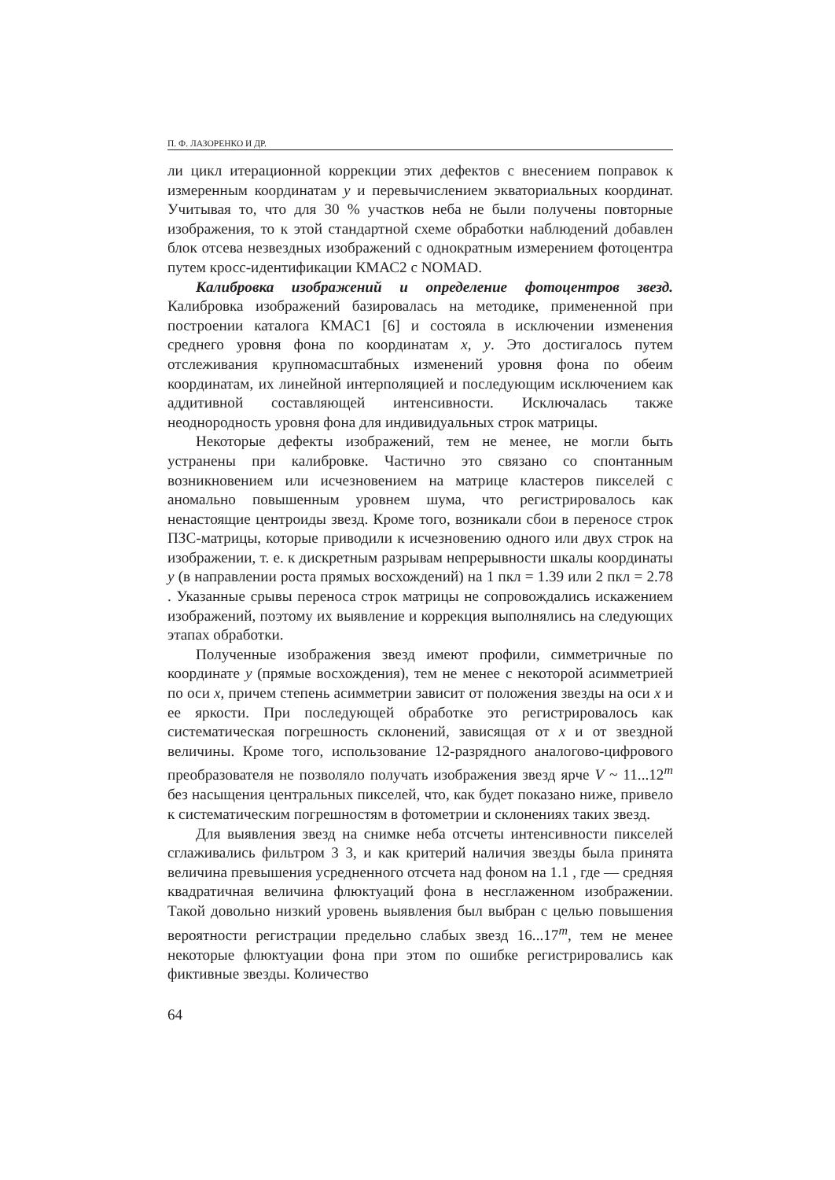П. Ф. ЛАЗОРЕНКО И ДР.
ли цикл итерационной коррекции этих дефектов с внесением поправок к измеренным координатам y и перевычислением экваториальных координат. Учитывая то, что для 30 % участков неба не были получены повторные изображения, то к этой стандартной схеме обработки наблюдений добавлен блок отсева незвездных изображений с однократным измерением фотоцентра путем кросс-идентификации КМАС2 с NOMAD.
Калибровка изображений и определение фотоцентров звезд. Калибровка изображений базировалась на методике, примененной при построении каталога КМАС1 [6] и состояла в исключении изменения среднего уровня фона по координатам x, y. Это достигалось путем отслеживания крупномасштабных изменений уровня фона по обеим координатам, их линейной интерполяцией и последующим исключением как аддитивной составляющей интенсивности. Исключалась также неоднородность уровня фона для индивидуальных строк матрицы.
Некоторые дефекты изображений, тем не менее, не могли быть устранены при калибровке. Частично это связано со спонтанным возникновением или исчезновением на матрице кластеров пикселей с аномально повышенным уровнем шума, что регистрировалось как ненастоящие центроиды звезд. Кроме того, возникали сбои в переносе строк ПЗС-матрицы, которые приводили к исчезновению одного или двух строк на изображении, т. е. к дискретным разрывам непрерывности шкалы координаты y (в направлении роста прямых восхождений) на 1 пкл = 1.39 или 2 пкл = 2.78 . Указанные срывы переноса строк матрицы не сопровождались искажением изображений, поэтому их выявление и коррекция выполнялись на следующих этапах обработки.
Полученные изображения звезд имеют профили, симметричные по координате y (прямые восхождения), тем не менее с некоторой асимметрией по оси x, причем степень асимметрии зависит от положения звезды на оси x и ее яркости. При последующей обработке это регистрировалось как систематическая погрешность склонений, зависящая от x и от звездной величины. Кроме того, использование 12-разрядного аналогово-цифрового преобразователя не позволяло получать изображения звезд ярче V ~ 11...12<sup>m</sup> без насыщения центральных пикселей, что, как будет показано ниже, привело к систематическим погрешностям в фотометрии и склонениях таких звезд.
Для выявления звезд на снимке неба отсчеты интенсивности пикселей сглаживались фильтром 3 3, и как критерий наличия звезды была принята величина превышения усредненного отсчета над фоном на 1.1 , где — средняя квадратичная величина флюктуаций фона в несглаженном изображении. Такой довольно низкий уровень выявления был выбран с целью повышения вероятности регистрации предельно слабых звезд 16...17<sup>m</sup>, тем не менее некоторые флюктуации фона при этом по ошибке регистрировались как фиктивные звезды. Количество
64